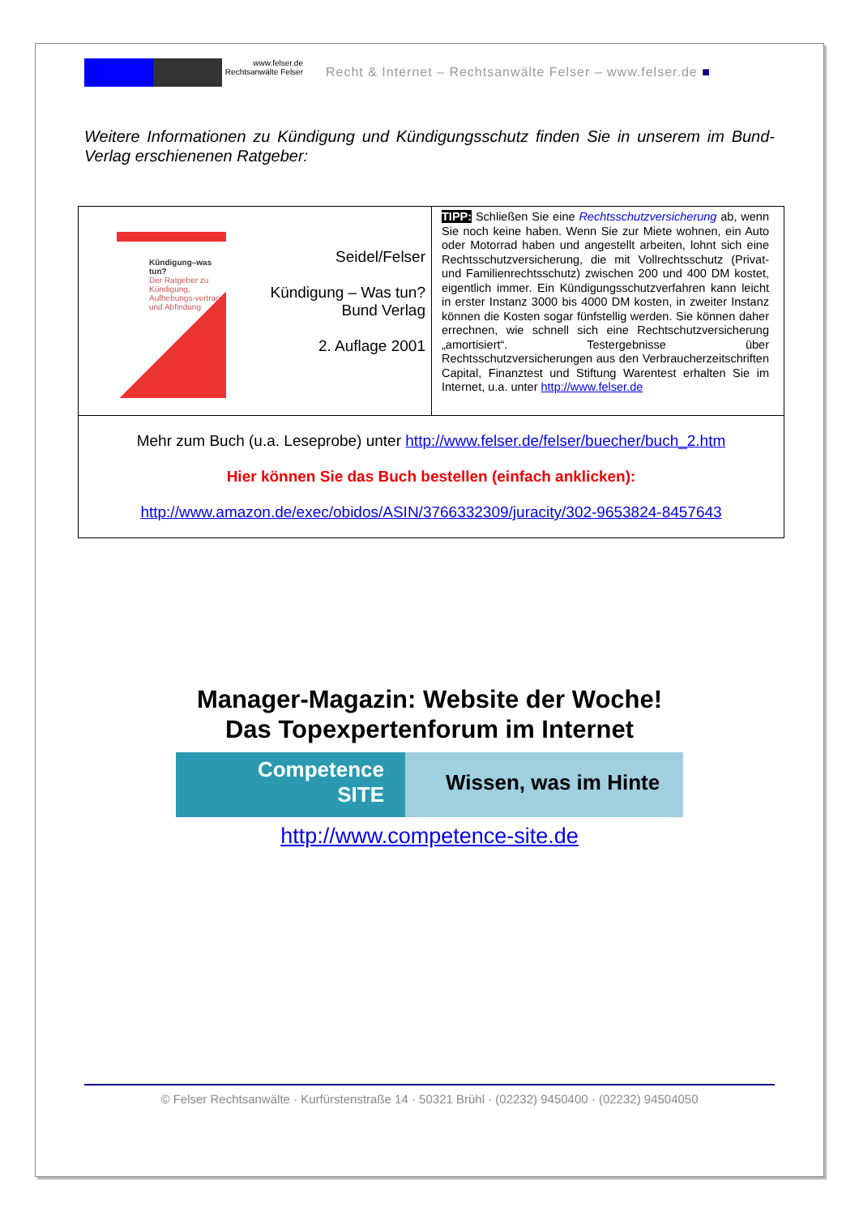www.felser.de
Rechtsanwälte Felser
Recht & Internet – Rechtsanwälte Felser – www.felser.de ■
Weitere Informationen zu Kündigung und Kündigungsschutz finden Sie in unserem im Bund-Verlag erschienenen Ratgeber:
| Kündigung–was tun? Der Ratgeber zu Kündigung, Aufhebungs-vertrag und Abfindung Seidel/Felser Kündigung – Was tun? Bund Verlag 2. Auflage 2001 | TIPP: Schließen Sie eine Rechtsschutzversicherung ab, wenn Sie noch keine haben. Wenn Sie zur Miete wohnen, ein Auto oder Motorrad haben und angestellt arbeiten, lohnt sich eine Rechtsschutzversicherung, die mit Vollrechtsschutz (Privat- und Familienrechtsschutz) zwischen 200 und 400 DM kostet, eigentlich immer. Ein Kündigungsschutzverfahren kann leicht in erster Instanz 3000 bis 4000 DM kosten, in zweiter Instanz können die Kosten sogar fünfstellig werden. Sie können daher errechnen, wie schnell sich eine Rechtschutzversicherung „amortisiert“. Testergebnisse über Rechtsschutzversicherungen aus den Verbraucherzeitschriften Capital, Finanztest und Stiftung Warentest erhalten Sie im Internet, u.a. unter http://www.felser.de |
| Mehr zum Buch (u.a. Leseprobe) unter http://www.felser.de/felser/buecher/buch_2.htm Hier können Sie das Buch bestellen (einfach anklicken): http://www.amazon.de/exec/obidos/ASIN/3766332309/juracity/302-9653824-8457643 | |
Manager-Magazin: Website der Woche!
Das Topexpertenforum im Internet
Competence
SITE
Wissen, was im Hinte
http://www.competence-site.de
© Felser Rechtsanwälte · Kurfürstenstraße 14 · 50321 Brühl · (02232) 9450400 · (02232) 94504050